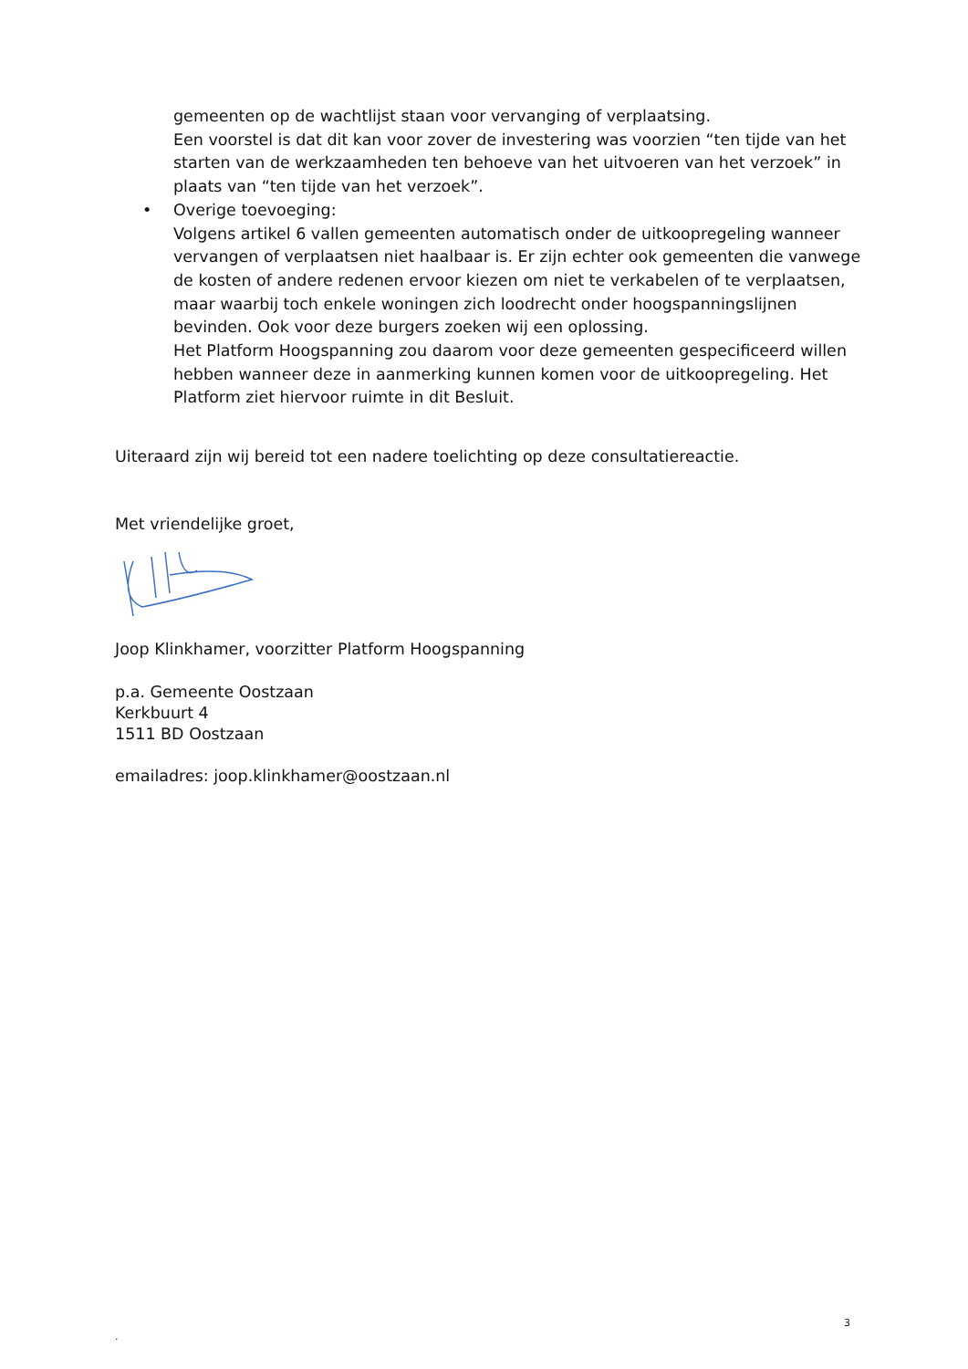gemeenten op de wachtlijst staan voor vervanging of verplaatsing.
Een voorstel is dat dit kan voor zover de investering was voorzien “ten tijde van het starten van de werkzaamheden ten behoeve van het uitvoeren van het verzoek” in plaats van “ten tijde van het verzoek”.
• Overige toevoeging:
Volgens artikel 6 vallen gemeenten automatisch onder de uitkoopregeling wanneer vervangen of verplaatsen niet haalbaar is. Er zijn echter ook gemeenten die vanwege de kosten of andere redenen ervoor kiezen om niet te verkabelen of te verplaatsen, maar waarbij toch enkele woningen zich loodrecht onder hoogspanningslijnen bevinden. Ook voor deze burgers zoeken wij een oplossing.
Het Platform Hoogspanning zou daarom voor deze gemeenten gespecificeerd willen hebben wanneer deze in aanmerking kunnen komen voor de uitkoopregeling. Het Platform ziet hiervoor ruimte in dit Besluit.
Uiteraard zijn wij bereid tot een nadere toelichting op deze consultatiereactie.
Met vriendelijke groet,
Joop Klinkhamer, voorzitter Platform Hoogspanning
p.a. Gemeente Oostzaan
Kerkbuurt 4
1511 BD Oostzaan
emailadres: joop.klinkhamer@oostzaan.nl
3
.